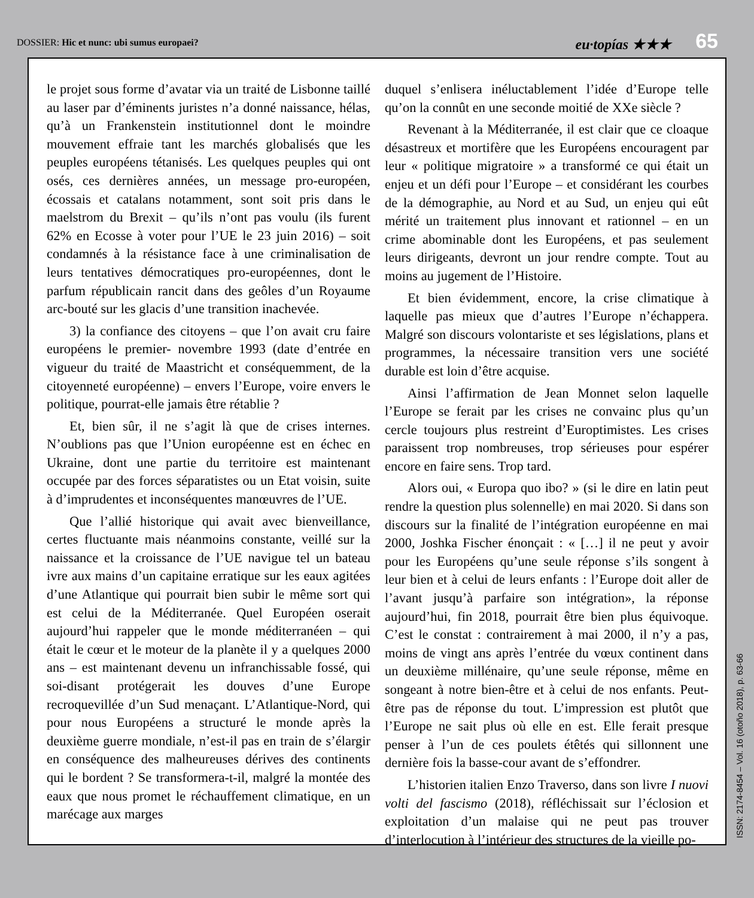DOSSIER: Hic et nunc: ubi sumus europaei?
eu·topías ★★★ 65
le projet sous forme d’avatar via un traité de Lisbonne taillé au laser par d’éminents juristes n’a donné naissance, hélas, qu’à un Frankenstein institutionnel dont le moindre mouvement effraie tant les marchés globalisés que les peuples européens tétanisés. Les quelques peuples qui ont osés, ces dernières années, un message pro-européen, écossais et catalans notamment, sont soit pris dans le maelstrom du Brexit – qu’ils n’ont pas voulu (ils furent 62% en Ecosse à voter pour l’UE le 23 juin 2016) – soit condamnés à la résistance face à une criminalisation de leurs tentatives démocratiques pro-européennes, dont le parfum républicain rancit dans des geôles d’un Royaume arc-bouté sur les glacis d’une transition inachevée.
3) la confiance des citoyens – que l’on avait cru faire européens le premier- novembre 1993 (date d’entrée en vigueur du traité de Maastricht et conséquemment, de la citoyenneté européenne) – envers l’Europe, voire envers le politique, pourrat-elle jamais être rétablie ?
Et, bien sûr, il ne s’agit là que de crises internes. N’oublions pas que l’Union européenne est en échec en Ukraine, dont une partie du territoire est maintenant occupée par des forces séparatistes ou un Etat voisin, suite à d’imprudentes et inconséquentes manœuvres de l’UE.
Que l’allié historique qui avait avec bienveillance, certes fluctuante mais néanmoins constante, veillé sur la naissance et la croissance de l’UE navigue tel un bateau ivre aux mains d’un capitaine erratique sur les eaux agitées d’une Atlantique qui pourrait bien subir le même sort qui est celui de la Méditerranée. Quel Européen oserait aujourd’hui rappeler que le monde méditerranéen – qui était le cœur et le moteur de la planète il y a quelques 2000 ans – est maintenant devenu un infranchissable fossé, qui soi-disant protégerait les douves d’une Europe recroquevillée d’un Sud menaçant. L’Atlantique-Nord, qui pour nous Européens a structuré le monde après la deuxième guerre mondiale, n’est-il pas en train de s’élargir en conséquence des malheureuses dérives des continents qui le bordent ? Se transformera-t-il, malgré la montée des eaux que nous promet le réchauffement climatique, en un marécage aux marges
duquel s’enlisera inéluctablement l’idée d’Europe telle qu’on la connût en une seconde moitié de XXe siècle ?
Revenant à la Méditerranée, il est clair que ce cloaque désastreux et mortifère que les Européens encouragent par leur « politique migratoire » a transformé ce qui était un enjeu et un défi pour l’Europe – et considérant les courbes de la démographie, au Nord et au Sud, un enjeu qui eût mérité un traitement plus innovant et rationnel – en un crime abominable dont les Européens, et pas seulement leurs dirigeants, devront un jour rendre compte. Tout au moins au jugement de l’Histoire.
Et bien évidemment, encore, la crise climatique à laquelle pas mieux que d’autres l’Europe n’échappera. Malgré son discours volontariste et ses législations, plans et programmes, la nécessaire transition vers une société durable est loin d’être acquise.
Ainsi l’affirmation de Jean Monnet selon laquelle l’Europe se ferait par les crises ne convainc plus qu’un cercle toujours plus restreint d’Europtimistes. Les crises paraissent trop nombreuses, trop sérieuses pour espérer encore en faire sens. Trop tard.
Alors oui, « Europa quo ibo? » (si le dire en latin peut rendre la question plus solennelle) en mai 2020. Si dans son discours sur la finalité de l’intégration européenne en mai 2000, Joshka Fischer énonçait : « […] il ne peut y avoir pour les Européens qu’une seule réponse s’ils songent à leur bien et à celui de leurs enfants : l’Europe doit aller de l’avant jusqu’à parfaire son intégration», la réponse aujourd’hui, fin 2018, pourrait être bien plus équivoque. C’est le constat : contrairement à mai 2000, il n’y a pas, moins de vingt ans après l’entrée du vœux continent dans un deuxième millénaire, qu’une seule réponse, même en songeant à notre bien-être et à celui de nos enfants. Peut-être pas de réponse du tout. L’impression est plutôt que l’Europe ne sait plus où elle en est. Elle ferait presque penser à l’un de ces poulets étêtés qui sillonnent une dernière fois la basse-cour avant de s’effondrer.
L’historien italien Enzo Traverso, dans son livre I nuovi volti del fascismo (2018), réfléchissait sur l’éclosion et exploitation d’un malaise qui ne peut pas trouver d’interlocution à l’intérieur des structures de la vieille po-
ISSN: 2174-8454 – Vol. 16 (otoño 2018), p. 63-66